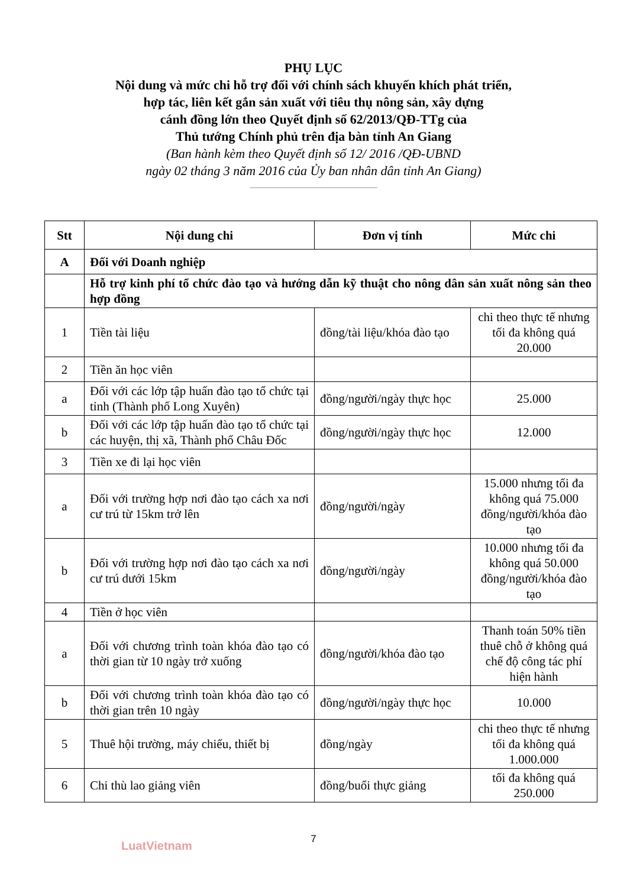PHỤ LỤC
Nội dung và mức chi hỗ trợ đối với chính sách khuyến khích phát triển,
hợp tác, liên kết gắn sản xuất với tiêu thụ nông sản, xây dựng
cánh đồng lớn theo Quyết định số 62/2013/QĐ-TTg của
Thủ tướng Chính phủ trên địa bàn tỉnh An Giang
(Ban hành kèm theo Quyết định số 12/ 2016 /QĐ-UBND
ngày 02 tháng 3 năm 2016 của Ủy ban nhân dân tỉnh An Giang)
| Stt | Nội dung chi | Đơn vị tính | Mức chi |
| --- | --- | --- | --- |
| A | Đối với Doanh nghiệp | | |
| | Hỗ trợ kinh phí tổ chức đào tạo và hướng dẫn kỹ thuật cho nông dân sản xuất nông sản theo hợp đồng | | |
| 1 | Tiền tài liệu | đồng/tài liệu/khóa đào tạo | chi theo thực tế nhưng tối đa không quá 20.000 |
| 2 | Tiền ăn học viên | | |
| a | Đối với các lớp tập huấn đào tạo tổ chức tại tỉnh (Thành phố Long Xuyên) | đồng/người/ngày thực học | 25.000 |
| b | Đối với các lớp tập huấn đào tạo tổ chức tại các huyện, thị xã, Thành phố Châu Đốc | đồng/người/ngày thực học | 12.000 |
| 3 | Tiền xe đi lại học viên | | |
| a | Đối với trường hợp nơi đào tạo cách xa nơi cư trú từ 15km trở lên | đồng/người/ngày | 15.000 nhưng tối đa không quá 75.000 đồng/người/khóa đào tạo |
| b | Đối với trường hợp nơi đào tạo cách xa nơi cư trú dưới 15km | đồng/người/ngày | 10.000 nhưng tối đa không quá 50.000 đồng/người/khóa đào tạo |
| 4 | Tiền ở học viên | | |
| a | Đối với chương trình toàn khóa đào tạo có thời gian từ 10 ngày trở xuống | đồng/người/khóa đào tạo | Thanh toán 50% tiền thuê chỗ ở không quá chế độ công tác phí hiện hành |
| b | Đối với chương trình toàn khóa đào tạo có thời gian trên 10 ngày | đồng/người/ngày thực học | 10.000 |
| 5 | Thuê hội trường, máy chiếu, thiết bị | đồng/ngày | chi theo thực tế nhưng tối đa không quá 1.000.000 |
| 6 | Chi thù lao giảng viên | đồng/buổi thực giảng | tối đa không quá 250.000 |
7
LuatVietnam